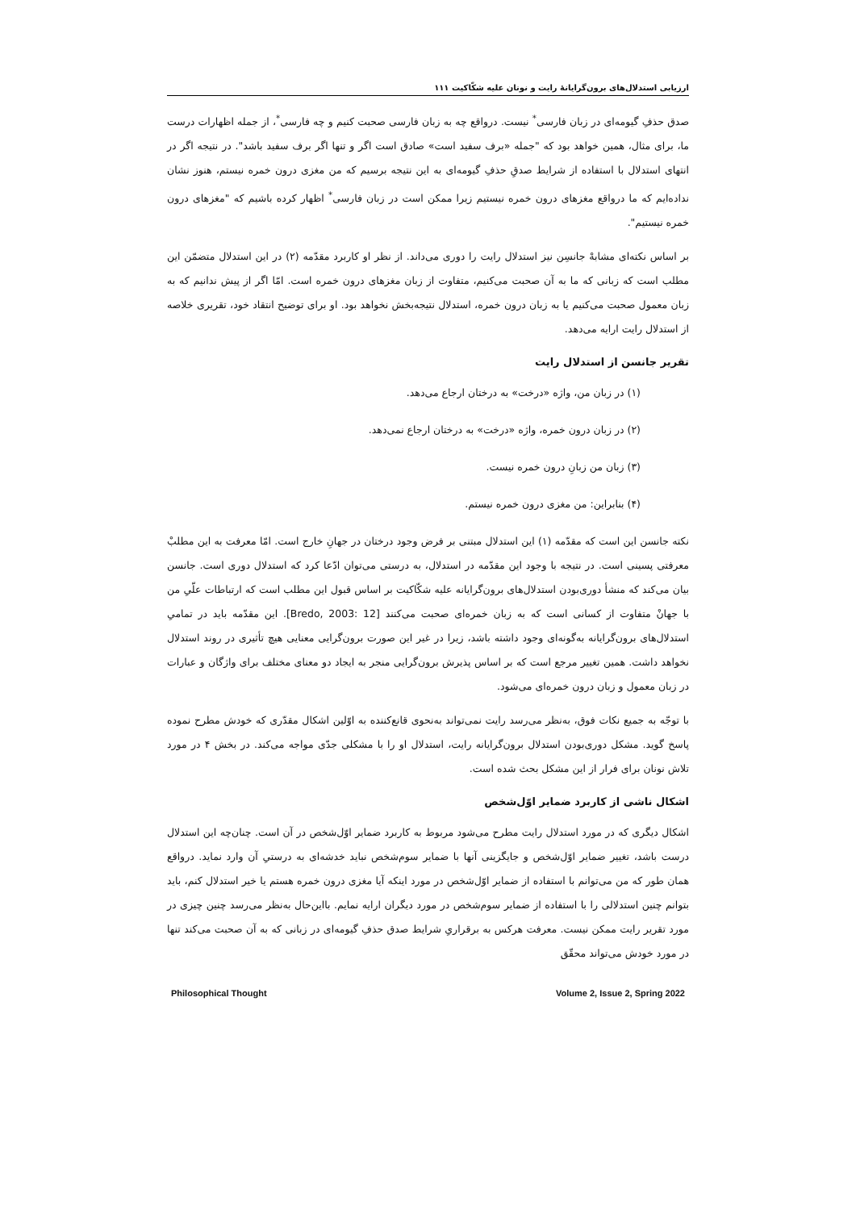ارزیابی استدلال‌های برون‌گرایانهٔ رایت و نونان علیه شکّاکیت ۱۱۱
صدق حذفِ گیومه‌ای در زبان فارسی<sup>*</sup> نیست. درواقع چه به زبان فارسی صحبت کنیم و چه فارسی<sup>*</sup>، از جمله اظهارات درست ما، برای مثال، همین خواهد بود که "جمله «برف سفید است» صادق است اگر و تنها اگر برف سفید باشد". در نتیجه اگر در انتهای استدلال با استفاده از شرایط صدقِ حذفِ گیومه‌ای به این نتیجه برسیم که من مغزی درون خمره نیستم، هنوز نشان نداده‌ایم که ما درواقع مغزهای درون خمره نیستیم زیرا ممکن است در زبان فارسی<sup>*</sup> اظهار کرده باشیم که "مغزهای درون خمره نیستیم".
بر اساس نکته‌ای مشابهْ جانسِن نیز استدلال رایت را دوری می‌داند. از نظر او کاربرد مقدّمه (۲) در این استدلال متضمّن این مطلب است که زبانی که ما به آن صحبت می‌کنیم، متفاوت از زبان مغزهای درون خمره است. امّا اگر از پیش ندانیم که به زبان معمول صحبت می‌کنیم یا به زبان درون خمره، استدلال نتیجه‌بخش نخواهد بود. او برای توضیح انتقاد خود، تقریری خلاصه از استدلال رایت ارایه می‌دهد.
تقریر جانسن از استدلال رایت
(۱) در زبان من، واژه «درخت» به درختان ارجاع می‌دهد.
(۲) در زبان درون خمره، واژه «درخت» به درختان ارجاع نمی‌دهد.
(۳) زبان من زبانِ درون خمره نیست.
(۴) بنابراین: من مغزی درون خمره نیستم.
نکته جانسن این است که مقدّمه (۱) این استدلال مبتنی بر فرض وجود درختان در جهانِ خارج است. امّا معرفت به این مطلبْ معرفتی پسینی است. در نتیجه با وجود این مقدّمه در استدلال، به درستی می‌توان ادّعا کرد که استدلال دوری است. جانسن بیان می‌کند که منشأ دوری‌بودن استدلال‌های برون‌گرایانه علیه شکّاکیت بر اساس قبول این مطلب است که ارتباطات علّیِ من با جهانْ متفاوت از کسانی است که به زبان خمره‌ای صحبت می‌کنند [Bredo, 2003: 12]. این مقدّمه باید در تمامیِ استدلال‌های برون‌گرایانه به‌گونه‌ای وجود داشته باشد، زیرا در غیر این صورت برون‌گرایی معنایی هیچ تأثیری در روند استدلال نخواهد داشت. همین تغییر مرجع است که بر اساس پذیرش برون‌گرایی منجر به ایجاد دو معنای مختلف برای واژگان و عبارات در زبان معمول و زبان درون خمره‌ای می‌شود.
با توجّه به جمیع نکات فوق، به‌نظر می‌رسد رایت نمی‌تواند به‌نحوی قانع‌کننده به اوّلین اشکال مقدّری که خودش مطرح نموده پاسخ گوید. مشکل دوری‌بودن استدلال برون‌گرایانه رایت، استدلال او را با مشکلی جدّی مواجه می‌کند. در بخش ۴ در مورد تلاش نونان برای فرار از این مشکل بحث شده است.
اشکال ناشی از کاربرد ضمایر اوّل‌شخص
اشکال دیگری که در مورد استدلال رایت مطرح می‌شود مربوط به کاربرد ضمایر اوّل‌شخص در آن است. چنان‌چه این استدلال درست باشد، تغییر ضمایر اوّل‌شخص و جایگزینی آنها با ضمایر سوم‌شخص نباید خدشه‌ای به درستیِ آن وارد نماید. درواقع همان طور که من می‌توانم با استفاده از ضمایر اوّل‌شخص در مورد اینکه آیا مغزی درون خمره هستم یا خیر استدلال کنم، باید بتوانم چنین استدلالی را با استفاده از ضمایر سوم‌شخص در مورد دیگران ارایه نمایم. بااین‌حال به‌نظر می‌رسد چنین چیزی در مورد تقریر رایت ممکن نیست. معرفت هرکس به برقراریِ شرایط صدق حذفِ گیومه‌ای در زبانی که به آن صحبت می‌کند تنها در مورد خودش می‌تواند محقّق
Philosophical Thought Volume 2, Issue 2, Spring 2022